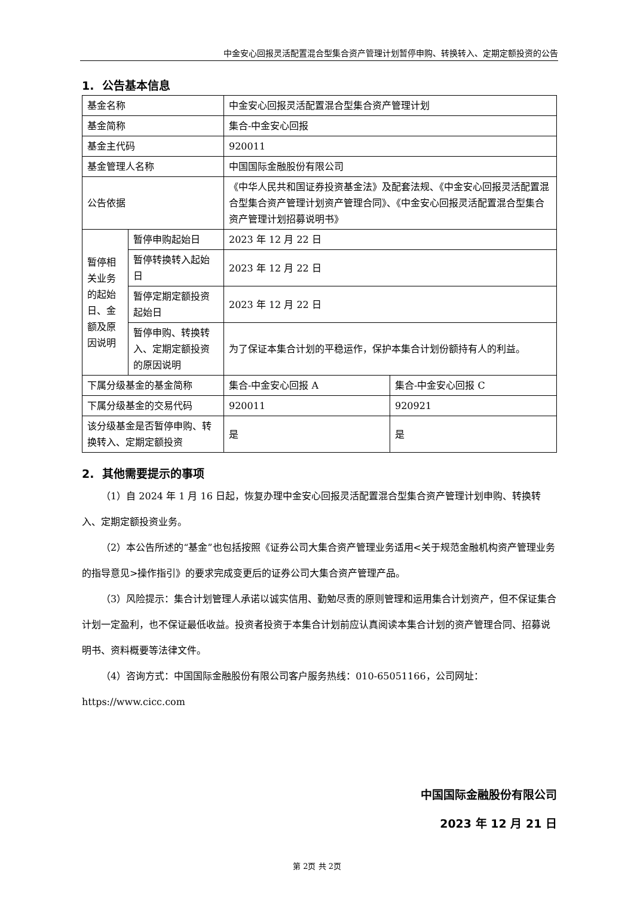中金安心回报灵活配置混合型集合资产管理计划暂停申购、转换转入、定期定额投资的公告
1. 公告基本信息
| 基金名称 | | 中金安心回报灵活配置混合型集合资产管理计划 | |
| 基金简称 | | 集合-中金安心回报 | |
| 基金主代码 | | 920011 | |
| 基金管理人名称 | | 中国国际金融股份有限公司 | |
| 公告依据 | | 《中华人民共和国证券投资基金法》及配套法规、《中金安心回报灵活配置混合型集合资产管理计划资产管理合同》、《中金安心回报灵活配置混合型集合资产管理计划招募说明书》 | |
| 暂停相关业务的起始日、金额及原因说明 | 暂停申购起始日 | 2023 年 12 月 22 日 | |
| | 暂停转换转入起始日 | 2023 年 12 月 22 日 | |
| | 暂停定期定额投资起始日 | 2023 年 12 月 22 日 | |
| | 暂停申购、转换转入、定期定额投资的原因说明 | 为了保证本集合计划的平稳运作，保护本集合计划份额持有人的利益。 | |
| 下属分级基金的基金简称 | | 集合-中金安心回报 A | 集合-中金安心回报 C |
| 下属分级基金的交易代码 | | 920011 | 920921 |
| 该分级基金是否暂停申购、转换转入、定期定额投资 | | 是 | 是 |
2. 其他需要提示的事项
（1）自 2024 年 1 月 16 日起，恢复办理中金安心回报灵活配置混合型集合资产管理计划申购、转换转入、定期定额投资业务。
（2）本公告所述的“基金”也包括按照《证券公司大集合资产管理业务适用<关于规范金融机构资产管理业务的指导意见>操作指引》的要求完成变更后的证券公司大集合资产管理产品。
（3）风险提示：集合计划管理人承诺以诚实信用、勤勉尽责的原则管理和运用集合计划资产，但不保证集合计划一定盈利，也不保证最低收益。投资者投资于本集合计划前应认真阅读本集合计划的资产管理合同、招募说明书、资料概要等法律文件。
（4）咨询方式：中国国际金融股份有限公司客户服务热线：010-65051166，公司网址：https://www.cicc.com
中国国际金融股份有限公司
2023 年 12 月 21 日
第 2页 共 2页